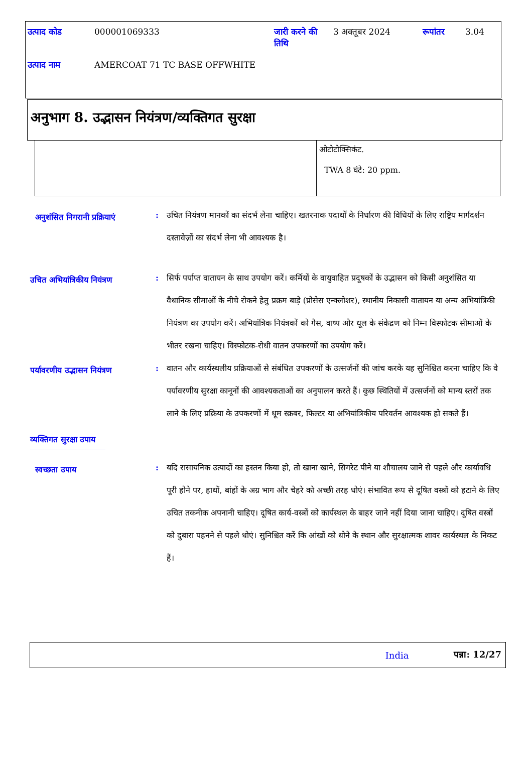| उत्पाद कोड | 000001069333 | जारी करने की तिथि | 3 अक्तूबर 2024 | रूपांतर | 3.04 |
| उत्पाद नाम | AMERCOAT 71 TC BASE OFFWHITE | | | | |
अनुभाग 8. उद्भासन नियंत्रण/व्यक्तिगत सुरक्षा
| | ओटोटोक्सिकंट. TWA 8 घंटे: 20 ppm. |
अनुशंसित निगरानी प्रक्रियाएं
: उचित नियंत्रण मानकों का संदर्भ लेना चाहिए। खतरनाक पदार्थों के निर्धारण की विधियों के लिए राष्ट्रिय मार्गदर्शन दस्तावेज़ों का संदर्भ लेना भी आवश्यक है।
उचित अभियांत्रिकीय नियंत्रण
: सिर्फ पर्याप्त वातायन के साथ उपयोग करें। कर्मियों के वायुवाहित प्रदूषकों के उद्भासन को किसी अनुशंसित या वैधानिक सीमाओं के नीचे रोकने हेतु प्रक्रम बाड़े (प्रोसेस एन्क्लोशर), स्थानीय निकासी वातायन या अन्य अभियांत्रिकी नियंत्रण का उपयोग करें। अभियांत्रिक नियंत्रकों को गैस, वाष्प और धूल के संकेद्रण को निम्न विस्फोटक सीमाओं के भीतर रखना चाहिए। विस्फोटक-रोधी वातन उपकरणों का उपयोग करें।
पर्यावरणीय उद्भासन नियंत्रण
: वातन और कार्यस्थलीय प्रक्रियाओं से संबंधित उपकरणों के उत्सर्जनों की जांच करके यह सुनिश्चित करना चाहिए कि वे पर्यावरणीय सुरक्षा कानूनों की आवश्यकताओं का अनुपालन करते हैं। कुछ स्थितियों में उत्सर्जनों को मान्य स्तरों तक लाने के लिए प्रक्रिया के उपकरणों में धूम स्क्रबर, फिल्टर या अभियांत्रिकीय परिवर्तन आवश्यक हो सकते हैं।
व्यक्तिगत सुरक्षा उपाय
स्वच्छता उपाय
: यदि रासायनिक उत्पादों का हस्तन किया हो, तो खाना खाने, सिगरेट पीने या शौचालय जाने से पहले और कार्यावधि पूरी होने पर, हाथों, बांहों के अग्र भाग और चेहरे को अच्छी तरह धोएं। संभावित रूप से दूषित वस्त्रों को हटाने के लिए उचित तकनीक अपनानी चाहिए। दूषित कार्य-वस्त्रों को कार्यस्थल के बाहर जाने नहीं दिया जाना चाहिए। दूषित वस्त्रों को दुबारा पहनने से पहले धोएं। सुनिश्चित करें कि आंखों को धोने के स्थान और सुरक्षात्मक शावर कार्यस्थल के निकट हैं।
India पन्ना: 12/27